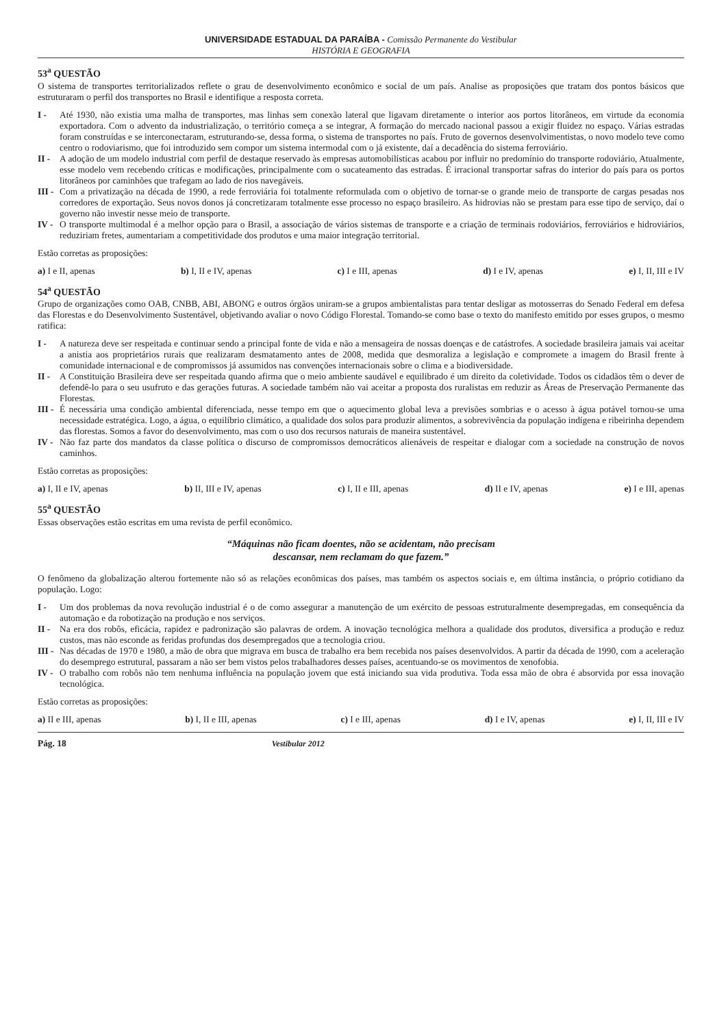UNIVERSIDADE ESTADUAL DA PARAÍBA - Comissão Permanente do Vestibular
HISTÓRIA E GEOGRAFIA
53<sup>a</sup> QUESTÃO
O sistema de transportes territorializados reflete o grau de desenvolvimento econômico e social de um país. Analise as proposições que tratam dos pontos básicos que estruturaram o perfil dos transportes no Brasil e identifique a resposta correta.
I - Até 1930, não existia uma malha de transportes, mas linhas sem conexão lateral que ligavam diretamente o interior aos portos litorâneos, em virtude da economia exportadora. Com o advento da industrialização, o território começa a se integrar, A formação do mercado nacional passou a exigir fluidez no espaço. Várias estradas foram construídas e se interconectaram, estruturando-se, dessa forma, o sistema de transportes no país. Fruto de governos desenvolvimentistas, o novo modelo teve como centro o rodoviarismo, que foi introduzido sem compor um sistema intermodal com o já existente, daí a decadência do sistema ferroviário.
II - A adoção de um modelo industrial com perfil de destaque reservado às empresas automobilísticas acabou por influir no predomínio do transporte rodoviário, Atualmente, esse modelo vem recebendo críticas e modificações, principalmente com o sucateamento das estradas. É irracional transportar safras do interior do país para os portos litorâneos por caminhões que trafegam ao lado de rios navegáveis.
III - Com a privatização na década de 1990, a rede ferroviária foi totalmente reformulada com o objetivo de tornar-se o grande meio de transporte de cargas pesadas nos corredores de exportação. Seus novos donos já concretizaram totalmente esse processo no espaço brasileiro. As hidrovias não se prestam para esse tipo de serviço, daí o governo não investir nesse meio de transporte.
IV - O transporte multimodal é a melhor opção para o Brasil, a associação de vários sistemas de transporte e a criação de terminais rodoviários, ferroviários e hidroviários, reduziriam fretes, aumentariam a competitividade dos produtos e uma maior integração territorial.
Estão corretas as proposições:
a) I e II, apenas b) I, II e IV, apenas c) I e III, apenas d) I e IV, apenas e) I, II, III e IV
54<sup>a</sup> QUESTÃO
Grupo de organizações como OAB, CNBB, ABI, ABONG e outros órgãos uniram-se a grupos ambientalistas para tentar desligar as motosserras do Senado Federal em defesa das Florestas e do Desenvolvimento Sustentável, objetivando avaliar o novo Código Florestal. Tomando-se como base o texto do manifesto emitido por esses grupos, o mesmo ratifica:
I - A natureza deve ser respeitada e continuar sendo a principal fonte de vida e não a mensageira de nossas doenças e de catástrofes. A sociedade brasileira jamais vai aceitar a anistia aos proprietários rurais que realizaram desmatamento antes de 2008, medida que desmoraliza a legislação e compromete a imagem do Brasil frente à comunidade internacional e de compromissos já assumidos nas convenções internacionais sobre o clima e a biodiversidade.
II - A Constituição Brasileira deve ser respeitada quando afirma que o meio ambiente saudável e equilibrado é um direito da coletividade. Todos os cidadãos têm o dever de defendê-lo para o seu usufruto e das gerações futuras. A sociedade também não vai aceitar a proposta dos ruralistas em reduzir as Áreas de Preservação Permanente das Florestas.
III - É necessária uma condição ambiental diferenciada, nesse tempo em que o aquecimento global leva a previsões sombrias e o acesso à água potável tornou-se uma necessidade estratégica. Logo, a água, o equilíbrio climático, a qualidade dos solos para produzir alimentos, a sobrevivência da população indígena e ribeirinha dependem das florestas. Somos a favor do desenvolvimento, mas com o uso dos recursos naturais de maneira sustentável.
IV - Não faz parte dos mandatos da classe política o discurso de compromissos democráticos alienáveis de respeitar e dialogar com a sociedade na construção de novos caminhos.
Estão corretas as proposições:
a) I, II e IV, apenas b) II, III e IV, apenas c) I, II e III, apenas d) II e IV, apenas e) I e III, apenas
55<sup>a</sup> QUESTÃO
Essas observações estão escritas em uma revista de perfil econômico.
“Máquinas não ficam doentes, não se acidentam, não precisam
descansar, nem reclamam do que fazem.”
O fenômeno da globalização alterou fortemente não só as relações econômicas dos países, mas também os aspectos sociais e, em última instância, o próprio cotidiano da população. Logo:
I - Um dos problemas da nova revolução industrial é o de como assegurar a manutenção de um exército de pessoas estruturalmente desempregadas, em consequência da automação e da robotização na produção e nos serviços.
II - Na era dos robôs, eficácia, rapidez e padronização são palavras de ordem. A inovação tecnológica melhora a qualidade dos produtos, diversifica a produção e reduz custos, mas não esconde as feridas profundas dos desempregados que a tecnologia criou.
III - Nas décadas de 1970 e 1980, a mão de obra que migrava em busca de trabalho era bem recebida nos países desenvolvidos. A partir da década de 1990, com a aceleração do desemprego estrutural, passaram a não ser bem vistos pelos trabalhadores desses países, acentuando-se os movimentos de xenofobia.
IV - O trabalho com robôs não tem nenhuma influência na população jovem que está iniciando sua vida produtiva. Toda essa mão de obra é absorvida por essa inovação tecnológica.
Estão corretas as proposições:
a) II e III, apenas b) I, II e III, apenas c) I e III, apenas d) I e IV, apenas e) I, II, III e IV
Pág. 18 Vestibular 2012